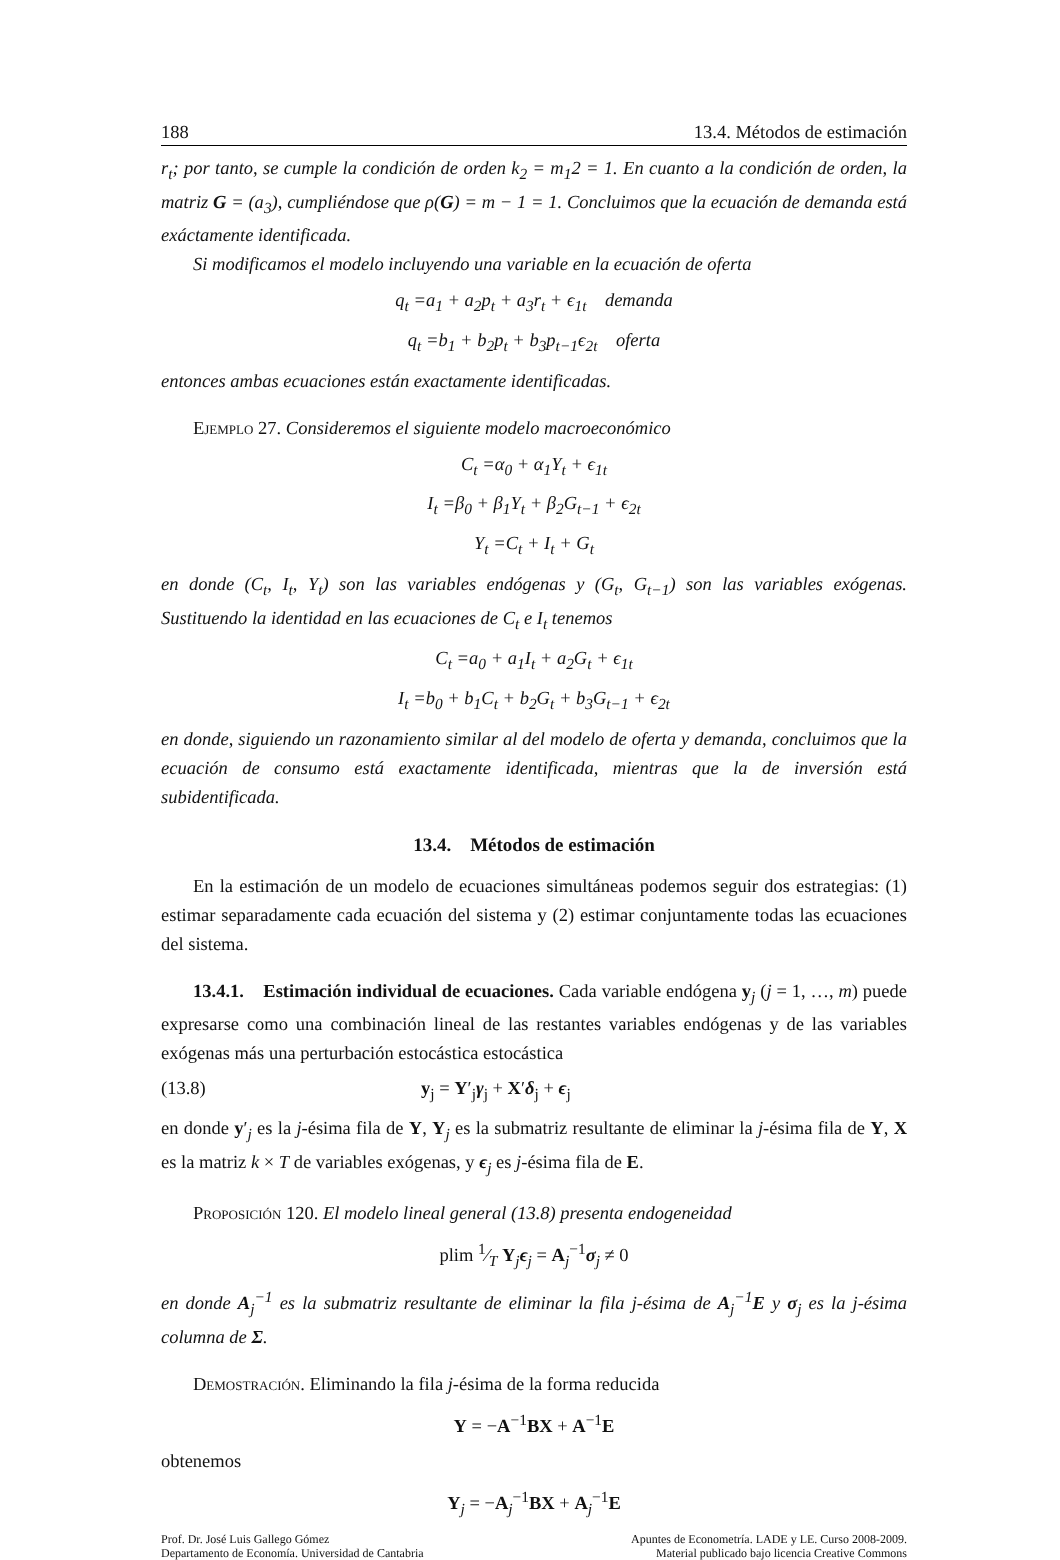188 13.4. Métodos de estimación
r<sub>t</sub>; por tanto, se cumple la condición de orden k<sub>2</sub> = m<sub>1</sub>2 = 1. En cuanto a la condición de orden, la matriz G = (a<sub>3</sub>), cumpliéndose que ρ(G) = m − 1 = 1. Concluimos que la ecuación de demanda está exáctamente identificada.
Si modificamos el modelo incluyendo una variable en la ecuación de oferta
q<sub>t</sub> =a<sub>1</sub> + a<sub>2</sub>p<sub>t</sub> + a<sub>3</sub>r<sub>t</sub> + ϵ<sub>1t</sub> demanda
q<sub>t</sub> =b<sub>1</sub> + b<sub>2</sub>p<sub>t</sub> + b<sub>3</sub>p<sub>t−1</sub>ϵ<sub>2t</sub> oferta
entonces ambas ecuaciones están exactamente identificadas.
Ejemplo 27. Consideremos el siguiente modelo macroeconómico
C<sub>t</sub> =α<sub>0</sub> + α<sub>1</sub>Y<sub>t</sub> + ϵ<sub>1t</sub>
I<sub>t</sub> =β<sub>0</sub> + β<sub>1</sub>Y<sub>t</sub> + β<sub>2</sub>G<sub>t−1</sub> + ϵ<sub>2t</sub>
Y<sub>t</sub> =C<sub>t</sub> + I<sub>t</sub> + G<sub>t</sub>
en donde (C<sub>t</sub>, I<sub>t</sub>, Y<sub>t</sub>) son las variables endógenas y (G<sub>t</sub>, G<sub>t−1</sub>) son las variables exógenas. Sustituendo la identidad en las ecuaciones de C<sub>t</sub> e I<sub>t</sub> tenemos
C<sub>t</sub> =a<sub>0</sub> + a<sub>1</sub>I<sub>t</sub> + a<sub>2</sub>G<sub>t</sub> + ϵ<sub>1t</sub>
I<sub>t</sub> =b<sub>0</sub> + b<sub>1</sub>C<sub>t</sub> + b<sub>2</sub>G<sub>t</sub> + b<sub>3</sub>G<sub>t−1</sub> + ϵ<sub>2t</sub>
en donde, siguiendo un razonamiento similar al del modelo de oferta y demanda, concluimos que la ecuación de consumo está exactamente identificada, mientras que la de inversión está subidentificada.
13.4. Métodos de estimación
En la estimación de un modelo de ecuaciones simultáneas podemos seguir dos estrategias: (1) estimar separadamente cada ecuación del sistema y (2) estimar conjuntamente todas las ecuaciones del sistema.
13.4.1. Estimación individual de ecuaciones. Cada variable endógena y<sub>j</sub> (j = 1, …, m) puede expresarse como una combinación lineal de las restantes variables endógenas y de las variables exógenas más una perturbación estocástica estocástica
(13.8) y<sub>j</sub> = Y′<sub>j</sub>γ<sub>j</sub> + X′δ<sub>j</sub> + ϵ<sub>j</sub>
en donde y′<sub>j</sub> es la j-ésima fila de Y, Y<sub>j</sub> es la submatriz resultante de eliminar la j-ésima fila de Y, X es la matriz k × T de variables exógenas, y ϵ<sub>j</sub> es j-ésima fila de E.
Proposición 120. El modelo lineal general (13.8) presenta endogeneidad
plim 1⁄T Y<sub>j</sub>ϵ<sub>j</sub> = A<sub>j</sub><sup>−1</sup>σ<sub>j</sub> ≠ 0
en donde A<sub>j</sub><sup>−1</sup> es la submatriz resultante de eliminar la fila j-ésima de A<sub>j</sub><sup>−1</sup>E y σ<sub>j</sub> es la j-ésima columna de Σ.
Demostración. Eliminando la fila j-ésima de la forma reducida
Y = −A<sup>−1</sup>BX + A<sup>−1</sup>E
obtenemos
Y<sub>j</sub> = −A<sub>j</sub><sup>−1</sup>BX + A<sub>j</sub><sup>−1</sup>E
Prof. Dr. José Luis Gallego Gómez
Departamento de Economía. Universidad de Cantabria
Apuntes de Econometría. LADE y LE. Curso 2008-2009.
Material publicado bajo licencia Creative Commons